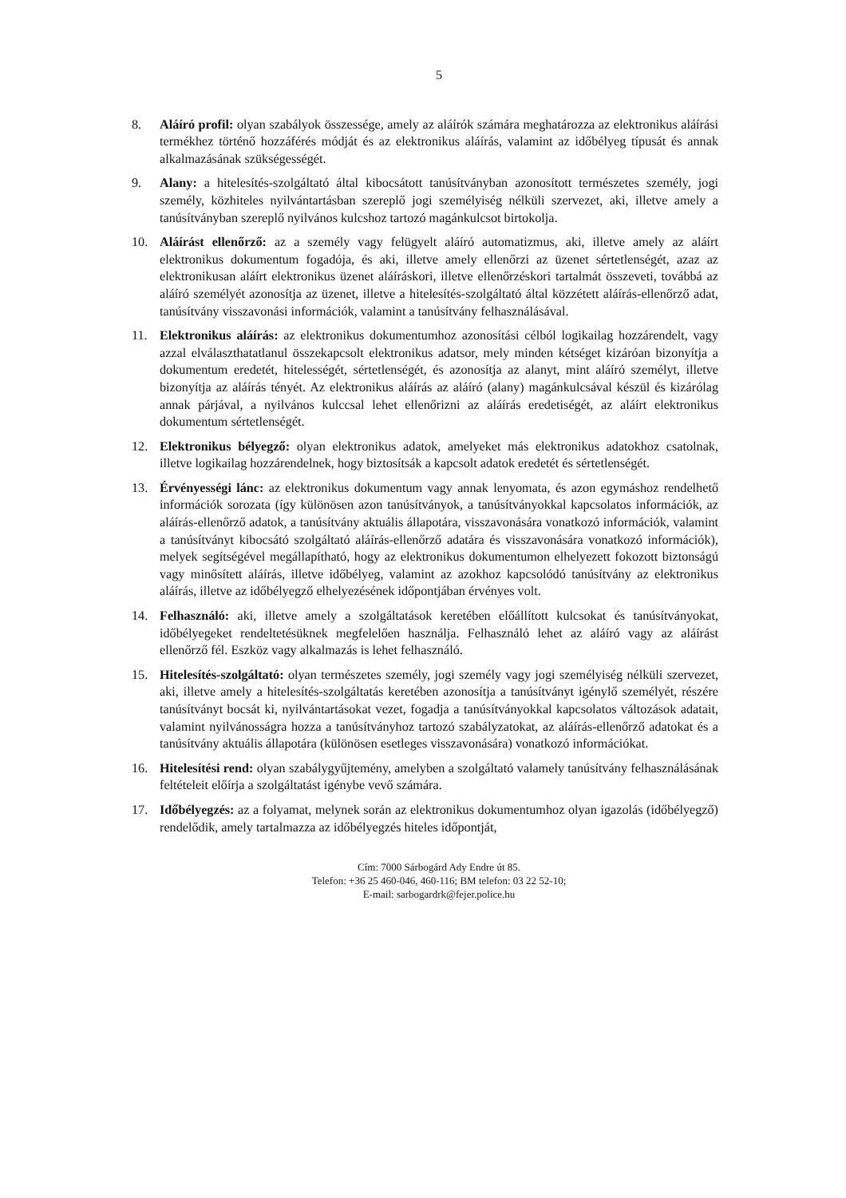5
8. Aláíró profil: olyan szabályok összessége, amely az aláírók számára meghatározza az elektronikus aláírási termékhez történő hozzáférés módját és az elektronikus aláírás, valamint az időbélyeg típusát és annak alkalmazásának szükségességét.
9. Alany: a hitelesítés-szolgáltató által kibocsátott tanúsítványban azonosított természetes személy, jogi személy, közhiteles nyilvántartásban szereplő jogi személyiség nélküli szervezet, aki, illetve amely a tanúsítványban szereplő nyilvános kulcshoz tartozó magánkulcsot birtokolja.
10. Aláírást ellenőrző: az a személy vagy felügyelt aláíró automatizmus, aki, illetve amely az aláírt elektronikus dokumentum fogadója, és aki, illetve amely ellenőrzi az üzenet sértetlenségét, azaz az elektronikusan aláírt elektronikus üzenet aláíráskori, illetve ellenőrzéskori tartalmát összeveti, továbbá az aláíró személyét azonosítja az üzenet, illetve a hitelesítés-szolgáltató által közzétett aláírás-ellenőrző adat, tanúsítvány visszavonási információk, valamint a tanúsítvány felhasználásával.
11. Elektronikus aláírás: az elektronikus dokumentumhoz azonosítási célból logikailag hozzárendelt, vagy azzal elválaszthatatlanul összekapcsolt elektronikus adatsor, mely minden kétséget kizáróan bizonyítja a dokumentum eredetét, hitelességét, sértetlenségét, és azonosítja az alanyt, mint aláíró személyt, illetve bizonyítja az aláírás tényét. Az elektronikus aláírás az aláíró (alany) magánkulcsával készül és kizárólag annak párjával, a nyilvános kulccsal lehet ellenőrizni az aláírás eredetiségét, az aláírt elektronikus dokumentum sértetlenségét.
12. Elektronikus bélyegző: olyan elektronikus adatok, amelyeket más elektronikus adatokhoz csatolnak, illetve logikailag hozzárendelnek, hogy biztosítsák a kapcsolt adatok eredetét és sértetlenségét.
13. Érvényességi lánc: az elektronikus dokumentum vagy annak lenyomata, és azon egymáshoz rendelhető információk sorozata (így különösen azon tanúsítványok, a tanúsítványokkal kapcsolatos információk, az aláírás-ellenőrző adatok, a tanúsítvány aktuális állapotára, visszavonására vonatkozó információk, valamint a tanúsítványt kibocsátó szolgáltató aláírás-ellenőrző adatára és visszavonására vonatkozó információk), melyek segítségével megállapítható, hogy az elektronikus dokumentumon elhelyezett fokozott biztonságú vagy minősített aláírás, illetve időbélyeg, valamint az azokhoz kapcsolódó tanúsítvány az elektronikus aláírás, illetve az időbélyegző elhelyezésének időpontjában érvényes volt.
14. Felhasználó: aki, illetve amely a szolgáltatások keretében előállított kulcsokat és tanúsítványokat, időbélyegeket rendeltetésüknek megfelelően használja. Felhasználó lehet az aláíró vagy az aláírást ellenőrző fél. Eszköz vagy alkalmazás is lehet felhasználó.
15. Hitelesítés-szolgáltató: olyan természetes személy, jogi személy vagy jogi személyiség nélküli szervezet, aki, illetve amely a hitelesítés-szolgáltatás keretében azonosítja a tanúsítványt igénylő személyét, részére tanúsítványt bocsát ki, nyilvántartásokat vezet, fogadja a tanúsítványokkal kapcsolatos változások adatait, valamint nyilvánosságra hozza a tanúsítványhoz tartozó szabályzatokat, az aláírás-ellenőrző adatokat és a tanúsítvány aktuális állapotára (különösen esetleges visszavonására) vonatkozó információkat.
16. Hitelesítési rend: olyan szabálygyűjtemény, amelyben a szolgáltató valamely tanúsítvány felhasználásának feltételeit előírja a szolgáltatást igénybe vevő számára.
17. Időbélyegzés: az a folyamat, melynek során az elektronikus dokumentumhoz olyan igazolás (időbélyegző) rendelődik, amely tartalmazza az időbélyegzés hiteles időpontját,
Cím: 7000 Sárbogárd Ady Endre út 85.
Telefon: +36 25 460-046, 460-116; BM telefon: 03 22 52-10;
E-mail: sarbogardrk@fejer.police.hu